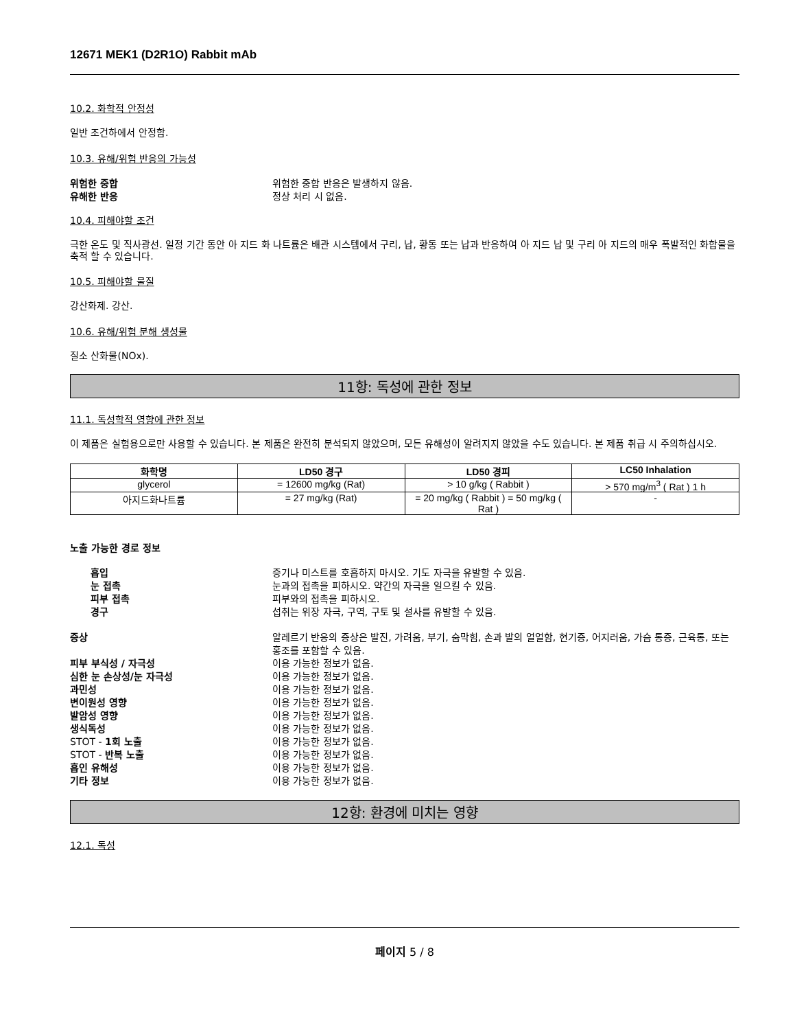12671 MEK1 (D2R1O) Rabbit mAb
10.2. 화학적 안정성
일반 조건하에서 안정함.
10.3. 유해/위험 반응의 가능성
위험한 중합 위험한 중합 반응은 발생하지 않음.
유해한 반응 정상 처리 시 없음.
10.4. 피해야할 조건
극한 온도 및 직사광선. 일정 기간 동안 아 지드 화 나트륨은 배관 시스템에서 구리, 납, 황동 또는 납과 반응하여 아 지드 납 및 구리 아 지드의 매우 폭발적인 화합물을 축적 할 수 있습니다.
10.5. 피해야할 물질
강산화제. 강산.
10.6. 유해/위험 분해 생성물
질소 산화물(NOx).
11항: 독성에 관한 정보
11.1. 독성학적 영향에 관한 정보
이 제품은 실험용으로만 사용할 수 있습니다. 본 제품은 완전히 분석되지 않았으며, 모든 유해성이 알려지지 않았을 수도 있습니다. 본 제품 취급 시 주의하십시오.
| 화학명 | LD50 경구 | LD50 경피 | LC50 Inhalation |
| --- | --- | --- | --- |
| glycerol | = 12600 mg/kg (Rat) | > 10 g/kg ( Rabbit ) | > 570 mg/m<sup>3</sup> ( Rat ) 1 h |
| 아지드화나트륨 | = 27 mg/kg (Rat) | = 20 mg/kg ( Rabbit ) = 50 mg/kg ( Rat ) | - |
노출 가능한 경로 정보
흡입 증기나 미스트를 호흡하지 마시오. 기도 자극을 유발할 수 있음.
눈 접촉 눈과의 접촉을 피하시오. 약간의 자극을 일으킬 수 있음.
피부 접촉 피부와의 접촉을 피하시오.
경구 섭취는 위장 자극, 구역, 구토 및 설사를 유발할 수 있음.
증상 알레르기 반응의 증상은 발진, 가려움, 부기, 숨막힘, 손과 발의 얼얼함, 현기증, 어지러움, 가슴 통증, 근육통, 또는 홍조를 포함할 수 있음.
피부 부식성 / 자극성 이용 가능한 정보가 없음.
심한 눈 손상성/눈 자극성 이용 가능한 정보가 없음.
과민성 이용 가능한 정보가 없음.
변이원성 영향 이용 가능한 정보가 없음.
발암성 영향 이용 가능한 정보가 없음.
생식독성 이용 가능한 정보가 없음.
STOT - 1회 노출 이용 가능한 정보가 없음.
STOT - 반복 노출 이용 가능한 정보가 없음.
흡인 유해성 이용 가능한 정보가 없음.
기타 정보 이용 가능한 정보가 없음.
12항: 환경에 미치는 영향
12.1. 독성
페이지 5 / 8